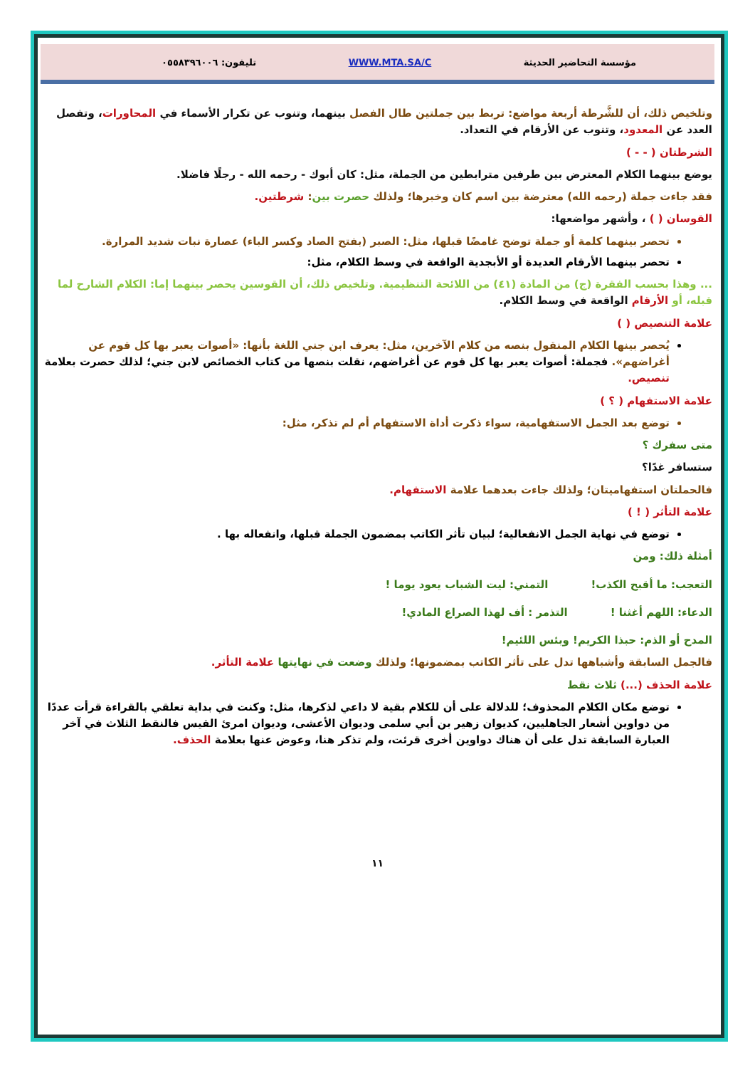مؤسسة التحاضير الحديثة WWW.MTA.SA/C تليفون: ٠٥٥٨٣٩٦٠٠٦
وتلخيص ذلك، أن للشَّرطة أربعة مواضع: تربط بين جملتين طال الفصل بينهما، وتنوب عن تكرار الأسماء في المحاورات، وتفصل العدد عن المعدود، وتنوب عن الأرقام في التعداد.
الشرطتان ( - - )
يوضع بينهما الكلام المعترض بين طرفين مترابطين من الجملة، مثل: كان أبوك - رحمه الله - رجلًا فاضلا.
فقد جاءت جملة (رحمه الله) معترضة بين اسم كان وخبرها؛ ولذلك حصرت بين: شرطتين.
القوسان ( ) ، وأشهر مواضعها:
تحصر بينهما كلمة أو جملة توضح غامضًا قبلها، مثل: الصبر (بفتح الصاد وكسر الباء) عصارة نبات شديد المرارة.
تحصر بينهما الأرقام العديدة أو الأبجدية الواقعة في وسط الكلام، مثل:
... وهذا بحسب الفقرة (ج) من المادة (٤١) من اللائحة التنظيمية. وتلخيص ذلك، أن القوسين يحصر بينهما إما: الكلام الشارح لما قبله، أو الأرقام الواقعة في وسط الكلام.
علامة التنصيص ( )
يُحصر بينها الكلام المنقول بنصه من كلام الآخرين، مثل: يعرف ابن جني اللغة بأنها: «أصوات يعبر بها كل قوم عن أغراضهم». فجملة: أصوات يعبر بها كل قوم عن أغراضهم، نقلت بنصها من كتاب الخصائص لابن جني؛ لذلك حصرت بعلامة تنصيص.
علامة الاستفهام ( ؟ )
توضع بعد الجمل الاستفهامية، سواء ذكرت أداة الاستفهام أم لم تذكر، مثل:
متى سفرك ؟
ستسافر غدًا؟
فالحملتان استفهاميتان؛ ولذلك جاءت بعدهما علامة الاستفهام.
علامة التأثر ( ! )
توضع في نهاية الجمل الانفعالية؛ لبيان تأثر الكاتب بمضمون الجملة قبلها، وانفعاله بها .
أمثلة ذلك: ومن
التعجب: ما أقبح الكذب! التمني: ليت الشباب يعود يوما !
الدعاء: اللهم أغثنا ! التذمر : أف لهذا الصراع المادي!
المدح أو الذم: حبذا الكريم! وبئس اللئيم!
فالجمل السابقة وأشباهها تدل على تأثر الكاتب بمضمونها؛ ولذلك وضعت في نهايتها علامة التأثر.
علامة الحذف (...) ثلاث نقط
توضع مكان الكلام المحذوف؛ للدلالة على أن للكلام بقية لا داعي لذكرها، مثل: وكنت في بداية تعلقي بالقراءة قرأت عددًا من دواوين أشعار الجاهليين، كديوان زهير بن أبي سلمى وديوان الأعشى، وديوان امرئ القيس فالنقط الثلاث في آخر العبارة السابقة تدل على أن هناك دواوين أخرى قرئت، ولم تذكر هنا، وعوض عنها بعلامة الحذف.
١١